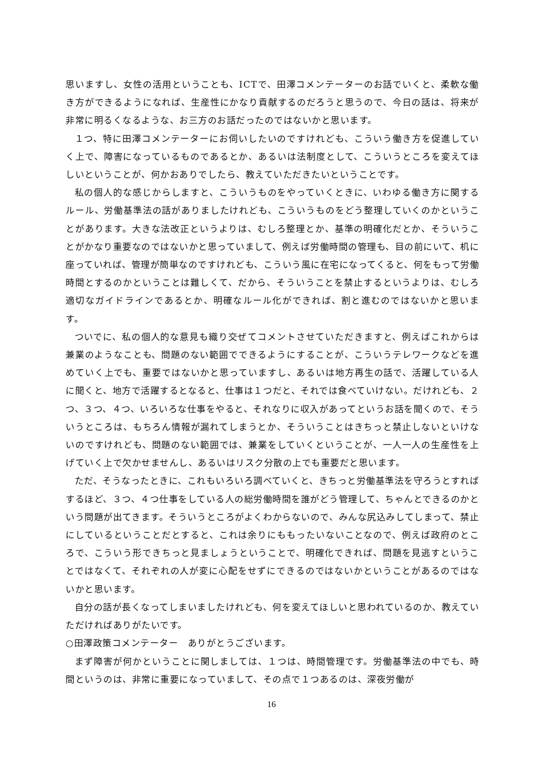思いますし、女性の活用ということも、ICTで、田澤コメンテーターのお話でいくと、柔軟な働き方ができるようになれば、生産性にかなり貢献するのだろうと思うので、今日の話は、将来が非常に明るくなるような、お三方のお話だったのではないかと思います。
１つ、特に田澤コメンテーターにお伺いしたいのですけれども、こういう働き方を促進していく上で、障害になっているものであるとか、あるいは法制度として、こういうところを変えてほしいということが、何かおありでしたら、教えていただきたいということです。
私の個人的な感じからしますと、こういうものをやっていくときに、いわゆる働き方に関するルール、労働基準法の話がありましたけれども、こういうものをどう整理していくのかということがあります。大きな法改正というよりは、むしろ整理とか、基準の明確化だとか、そういうことがかなり重要なのではないかと思っていまして、例えば労働時間の管理も、目の前にいて、机に座っていれば、管理が簡単なのですけれども、こういう風に在宅になってくると、何をもって労働時間とするのかということは難しくて、だから、そういうことを禁止するというよりは、むしろ適切なガイドラインであるとか、明確なルール化ができれば、割と進むのではないかと思います。
ついでに、私の個人的な意見も織り交ぜてコメントさせていただきますと、例えばこれからは兼業のようなことも、問題のない範囲でできるようにすることが、こういうテレワークなどを進めていく上でも、重要ではないかと思っていますし、あるいは地方再生の話で、活躍している人に聞くと、地方で活躍するとなると、仕事は１つだと、それでは食べていけない。だけれども、２つ、３つ、４つ、いろいろな仕事をやると、それなりに収入があってというお話を聞くので、そういうところは、もちろん情報が漏れてしまうとか、そういうことはきちっと禁止しないといけないのですけれども、問題のない範囲では、兼業をしていくということが、一人一人の生産性を上げていく上で欠かせませんし、あるいはリスク分散の上でも重要だと思います。
ただ、そうなったときに、これもいろいろ調べていくと、きちっと労働基準法を守ろうとすればするほど、３つ、４つ仕事をしている人の総労働時間を誰がどう管理して、ちゃんとできるのかという問題が出てきます。そういうところがよくわからないので、みんな尻込みしてしまって、禁止にしているということだとすると、これは余りにももったいないことなので、例えば政府のところで、こういう形できちっと見ましょうということで、明確化できれば、問題を見逃すということではなくて、それぞれの人が変に心配をせずにできるのではないかということがあるのではないかと思います。
自分の話が長くなってしまいましたけれども、何を変えてほしいと思われているのか、教えていただければありがたいです。
○田澤政策コメンテーター　ありがとうございます。
まず障害が何かということに関しましては、１つは、時間管理です。労働基準法の中でも、時間というのは、非常に重要になっていまして、その点で１つあるのは、深夜労働が
16